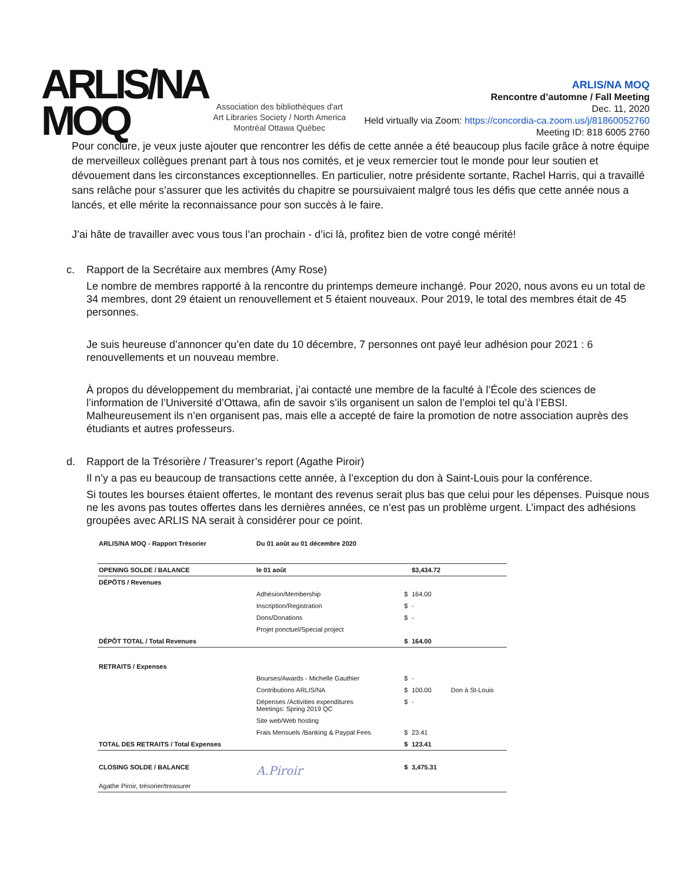ARLIS/NA
MOQ
Association des bibliothèques d'art
Art Libraries Society / North America
Montréal Ottawa Québec
ARLIS/NA MOQ
Rencontre d’automne / Fall Meeting
Dec. 11, 2020
Held virtually via Zoom: https://concordia-ca.zoom.us/j/81860052760
Meeting ID: 818 6005 2760
Pour conclure, je veux juste ajouter que rencontrer les défis de cette année a été beaucoup plus facile grâce à notre équipe de merveilleux collègues prenant part à tous nos comités, et je veux remercier tout le monde pour leur soutien et dévouement dans les circonstances exceptionnelles. En particulier, notre présidente sortante, Rachel Harris, qui a travaillé sans relâche pour s’assurer que les activités du chapitre se poursuivaient malgré tous les défis que cette année nous a lancés, et elle mérite la reconnaissance pour son succès à le faire.
J’ai hâte de travailler avec vous tous l’an prochain - d’ici là, profitez bien de votre congé mérité!
c. Rapport de la Secrétaire aux membres (Amy Rose)
Le nombre de membres rapporté à la rencontre du printemps demeure inchangé. Pour 2020, nous avons eu un total de 34 membres, dont 29 étaient un renouvellement et 5 étaient nouveaux. Pour 2019, le total des membres était de 45 personnes.
Je suis heureuse d’annoncer qu’en date du 10 décembre, 7 personnes ont payé leur adhésion pour 2021 : 6 renouvellements et un nouveau membre.
À propos du développement du membrariat, j’ai contacté une membre de la faculté à l’École des sciences de l’information de l’Université d’Ottawa, afin de savoir s’ils organisent un salon de l’emploi tel qu’à l’EBSI. Malheureusement ils n’en organisent pas, mais elle a accepté de faire la promotion de notre association auprès des étudiants et autres professeurs.
d. Rapport de la Trésorière / Treasurer’s report (Agathe Piroir)
Il n’y a pas eu beaucoup de transactions cette année, à l’exception du don à Saint-Louis pour la conférence.
Si toutes les bourses étaient offertes, le montant des revenus serait plus bas que celui pour les dépenses. Puisque nous ne les avons pas toutes offertes dans les dernières années, ce n’est pas un problème urgent. L’impact des adhésions groupées avec ARLIS NA serait à considérer pour ce point.
| ARLIS/NA MOQ - Rapport Trésorier | Du 01 août au 01 décembre 2020 | | | |
| OPENING SOLDE / BALANCE | le 01 août | | $3,434.72 | |
| DÉPÔTS / Revenues | | | | |
| | Adhésion/Membership | $ | 164.00 | |
| | Inscription/Registration | $ | - | |
| | Dons/Donations | $ | - | |
| | Projet ponctuel/Special project | | | |
| DÉPÔT TOTAL / Total Revenues | | $ | 164.00 | |
| RETRAITS / Expenses | | | | |
| | Bourses/Awards - Michelle Gauthier | $ | - | |
| | Contributions ARLIS/NA | $ | 100.00 | Don à St-Louis |
| | Dépenses /Activities expenditures Meetings: Spring 2019 QC | $ | - | |
| | Site web/Web hosting | | | |
| | Frais Mensuels /Banking & Paypal Fees | $ | 23.41 | |
| TOTAL DES RETRAITS / Total Expenses | | $ | 123.41 | |
| CLOSING SOLDE / BALANCE | A.Piroir | $ | 3,475.31 | |
| Agathe Piroir, trésorier/treasurer | | | | |